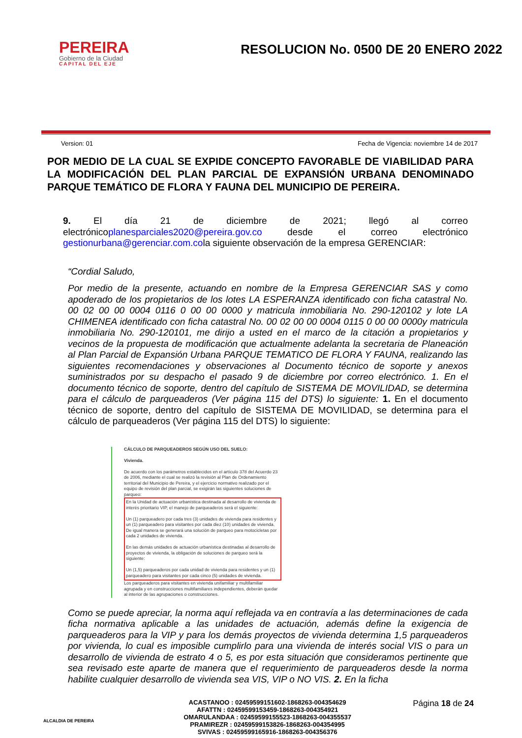PEREIRA
Gobierno de la Ciudad
CAPITAL DEL EJE
RESOLUCION No. 0500 DE 20 ENERO 2022
Version: 01 Fecha de Vigencia: noviembre 14 de 2017
POR MEDIO DE LA CUAL SE EXPIDE CONCEPTO FAVORABLE DE VIABILIDAD PARA LA MODIFICACIÓN DEL PLAN PARCIAL DE EXPANSIÓN URBANA DENOMINADO PARQUE TEMÁTICO DE FLORA Y FAUNA DEL MUNICIPIO DE PEREIRA.
9. El día 21 de diciembre de 2021; llegó al correo electrónicoplanesparciales2020@pereira.gov.co desde el correo electrónico gestionurbana@gerenciar.com.cola siguiente observación de la empresa GERENCIAR:
“Cordial Saludo,
Por medio de la presente, actuando en nombre de la Empresa GERENCIAR SAS y como apoderado de los propietarios de los lotes LA ESPERANZA identificado con ficha catastral No. 00 02 00 00 0004 0116 0 00 00 0000 y matricula inmobiliaria No. 290-120102 y lote LA CHIMENEA identificado con ficha catastral No. 00 02 00 00 0004 0115 0 00 00 0000y matricula inmobiliaria No. 290-120101, me dirijo a usted en el marco de la citación a propietarios y vecinos de la propuesta de modificación que actualmente adelanta la secretaria de Planeación al Plan Parcial de Expansión Urbana PARQUE TEMATICO DE FLORA Y FAUNA, realizando las siguientes recomendaciones y observaciones al Documento técnico de soporte y anexos suministrados por su despacho el pasado 9 de diciembre por correo electrónico. 1. En el documento técnico de soporte, dentro del capítulo de SISTEMA DE MOVILIDAD, se determina para el cálculo de parqueaderos (Ver página 115 del DTS) lo siguiente: 1. En el documento técnico de soporte, dentro del capítulo de SISTEMA DE MOVILIDAD, se determina para el cálculo de parqueaderos (Ver página 115 del DTS) lo siguiente:
CÁLCULO DE PARQUEADEROS SEGÚN USO DEL SUELO:
Vivienda.
De acuerdo con los parámetros establecidos en el artículo 378 del Acuerdo 23 de 2006, mediante el cual se realizó la revisión al Plan de Ordenamiento territorial del Municipio de Pereira, y el ejercicio normativo realizado por el equipo de revisión del plan parcial, se exigirán las siguientes soluciones de parqueo:
En la Unidad de actuación urbanística destinada al desarrollo de vivienda de interés prioritario VIP, el manejo de parqueaderos será el siguiente:
Un (1) parqueadero por cada tres (3) unidades de vivienda para residentes y un (1) parqueadero para visitantes por cada diez (10) unidades de vivienda. De igual manera se generará una solución de parqueo para motocicletas por cada 2 unidades de vivienda.
En las demás unidades de actuación urbanística destinadas al desarrollo de proyectos de vivienda, la obligación de soluciones de parqueo será la siguiente:
Un (1,5) parqueaderos por cada unidad de vivienda para residentes y un (1) parqueadero para visitantes por cada cinco (5) unidades de vivienda.
Los parqueaderos para visitantes en vivienda unifamiliar y multifamiliar agrupada y en construcciones multifamiliares independientes, deberán quedar al interior de las agrupaciones o construcciones.
Como se puede apreciar, la norma aquí reflejada va en contravía a las determinaciones de cada ficha normativa aplicable a las unidades de actuación, además define la exigencia de parqueaderos para la VIP y para los demás proyectos de vivienda determina 1,5 parqueaderos por vivienda, lo cual es imposible cumplirlo para una vivienda de interés social VIS o para un desarrollo de vivienda de estrato 4 o 5, es por esta situación que consideramos pertinente que sea revisado este aparte de manera que el requerimiento de parqueaderos desde la norma habilite cualquier desarrollo de vivienda sea VIS, VIP o NO VIS. 2. En la ficha
ALCALDIA DE PEREIRA
ACASTANOO : 02459599151602-1868263-004354629
AFATTN : 02459599153459-1868263-004354921
OMARULANDAA : 02459599155523-1868263-004355537
PRAMIREZR : 02459599153826-1868263-004354995
SVIVAS : 02459599165916-1868263-004356376
Página 18 de 24